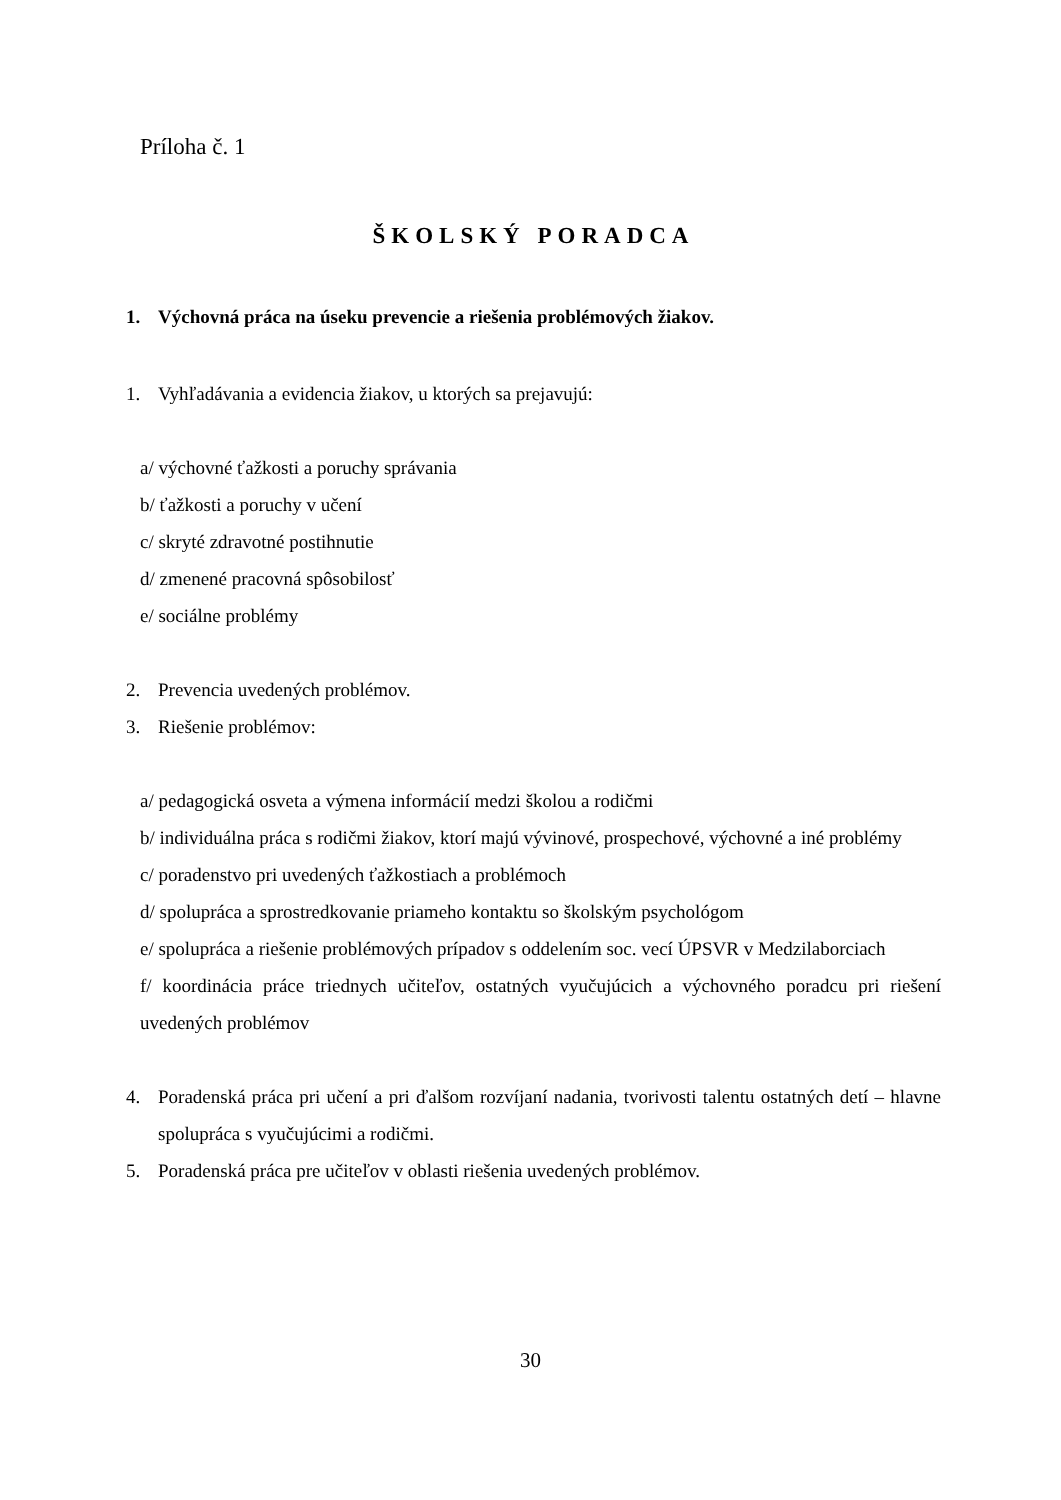Príloha č. 1
ŠKOLSKÝ PORADCA
1. Výchovná práca na úseku prevencie a riešenia problémových žiakov.
1. Vyhľadávania a evidencia žiakov, u ktorých sa prejavujú:
a/ výchovné ťažkosti a poruchy správania
b/ ťažkosti a poruchy v učení
c/ skryté zdravotné postihnutie
d/ zmenené pracovná spôsobilosť
e/ sociálne problémy
2. Prevencia uvedených problémov.
3. Riešenie problémov:
a/ pedagogická osveta a výmena informácií medzi školou a rodičmi
b/ individuálna práca s rodičmi žiakov, ktorí majú vývinové, prospechové, výchovné a iné problémy
c/ poradenstvo pri uvedených ťažkostiach a problémoch
d/ spolupráca a sprostredkovanie priameho kontaktu so školským psychológom
e/ spolupráca a riešenie problémových prípadov s oddelením soc. vecí ÚPSVR v Medzilaborciach
f/ koordinácia práce triednych učiteľov, ostatných vyučujúcich a výchovného poradcu pri riešení uvedených problémov
4. Poradenská práca pri učení a pri ďalšom rozvíjaní nadania, tvorivosti talentu ostatných detí – hlavne spolupráca s vyučujúcimi a rodičmi.
5. Poradenská práca pre učiteľov v oblasti riešenia uvedených problémov.
30